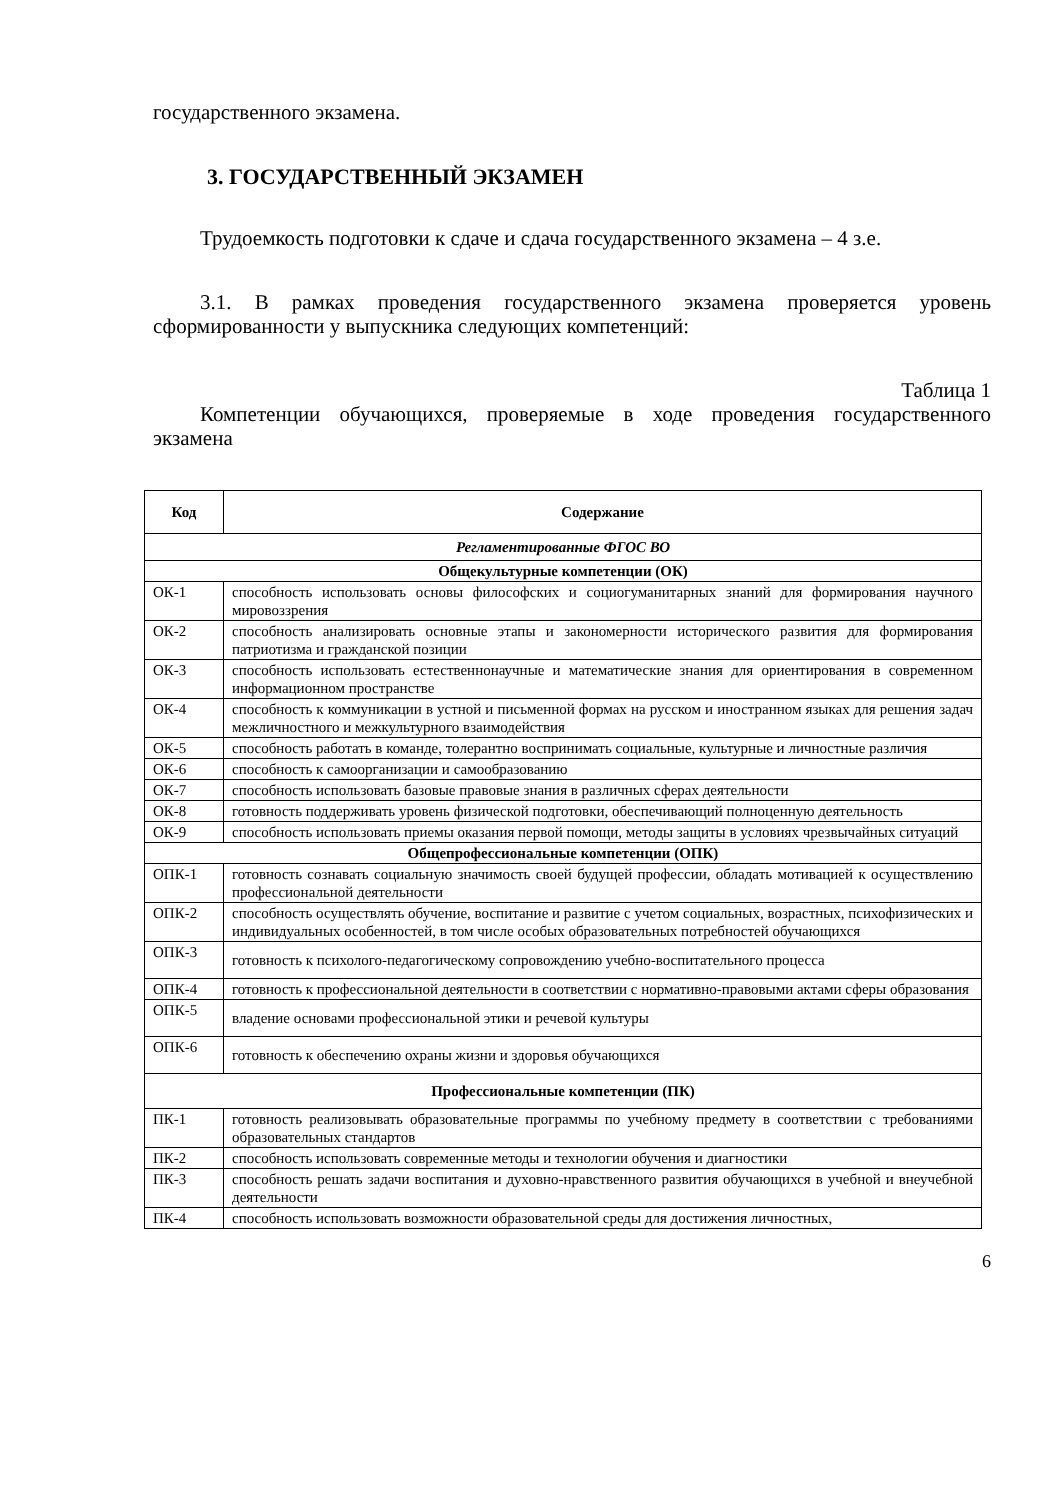государственного экзамена.
3. ГОСУДАРСТВЕННЫЙ ЭКЗАМЕН
Трудоемкость подготовки к сдаче и сдача государственного экзамена – 4 з.е.
3.1. В рамках проведения государственного экзамена проверяется уровень сформированности у выпускника следующих компетенций:
Таблица 1
Компетенции обучающихся, проверяемые в ходе проведения государственного экзамена
| Код | Содержание |
| --- | --- |
| Регламентированные ФГОС ВО | |
| Общекультурные компетенции (ОК) | |
| ОК-1 | способность использовать основы философских и социогуманитарных знаний для формирования научного мировоззрения |
| ОК-2 | способность анализировать основные этапы и закономерности исторического развития для формирования патриотизма и гражданской позиции |
| ОК-3 | способность использовать естественнонаучные и математические знания для ориентирования в современном информационном пространстве |
| ОК-4 | способность к коммуникации в устной и письменной формах на русском и иностранном языках для решения задач межличностного и межкультурного взаимодействия |
| ОК-5 | способность работать в команде, толерантно воспринимать социальные, культурные и личностные различия |
| ОК-6 | способность к самоорганизации и самообразованию |
| ОК-7 | способность использовать базовые правовые знания в различных сферах деятельности |
| ОК-8 | готовность поддерживать уровень физической подготовки, обеспечивающий полноценную деятельность |
| ОК-9 | способность использовать приемы оказания первой помощи, методы защиты в условиях чрезвычайных ситуаций |
| Общепрофессиональные компетенции (ОПК) | |
| ОПК-1 | готовность сознавать социальную значимость своей будущей профессии, обладать мотивацией к осуществлению профессиональной деятельности |
| ОПК-2 | способность осуществлять обучение, воспитание и развитие с учетом социальных, возрастных, психофизических и индивидуальных особенностей, в том числе особых образовательных потребностей обучающихся |
| ОПК-3 | готовность к психолого-педагогическому сопровождению учебно-воспитательного процесса |
| ОПК-4 | готовность к профессиональной деятельности в соответствии с нормативно-правовыми актами сферы образования |
| ОПК-5 | владение основами профессиональной этики и речевой культуры |
| ОПК-6 | готовность к обеспечению охраны жизни и здоровья обучающихся |
| Профессиональные компетенции (ПК) | |
| ПК-1 | готовность реализовывать образовательные программы по учебному предмету в соответствии с требованиями образовательных стандартов |
| ПК-2 | способность использовать современные методы и технологии обучения и диагностики |
| ПК-3 | способность решать задачи воспитания и духовно-нравственного развития обучающихся в учебной и внеучебной деятельности |
| ПК-4 | способность использовать возможности образовательной среды для достижения личностных, |
6